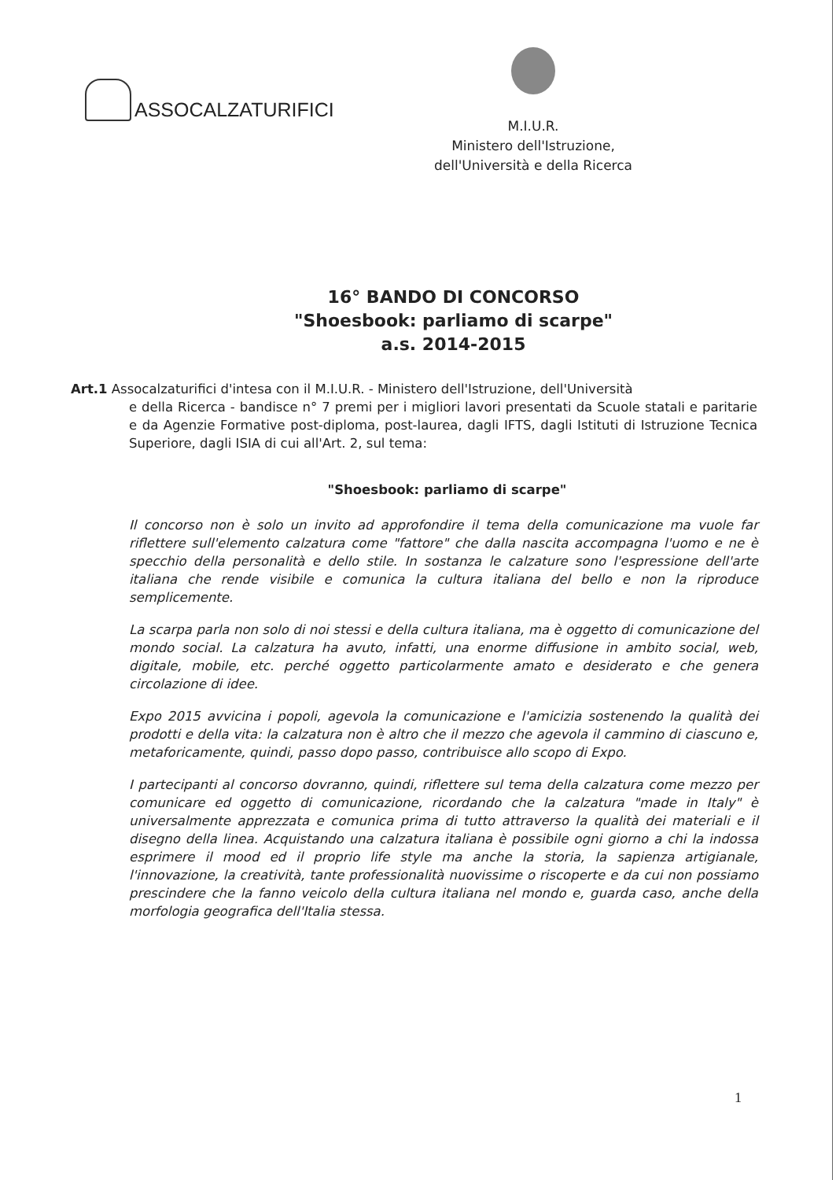ASSOCALZATURIFICI
M.I.U.R.
Ministero dell'Istruzione,
dell'Università e della Ricerca
16° BANDO DI CONCORSO
"Shoesbook: parliamo di scarpe"
a.s. 2014-2015
Art.1 Assocalzaturifici d'intesa con il M.I.U.R. - Ministero dell'Istruzione, dell'Università
e della Ricerca - bandisce n° 7 premi per i migliori lavori presentati da Scuole statali e paritarie e da Agenzie Formative post-diploma, post-laurea, dagli IFTS, dagli Istituti di Istruzione Tecnica Superiore, dagli ISIA di cui all'Art. 2, sul tema:
"Shoesbook: parliamo di scarpe"
Il concorso non è solo un invito ad approfondire il tema della comunicazione ma vuole far riflettere sull'elemento calzatura come "fattore" che dalla nascita accompagna l'uomo e ne è specchio della personalità e dello stile. In sostanza le calzature sono l'espressione dell'arte italiana che rende visibile e comunica la cultura italiana del bello e non la riproduce semplicemente.
La scarpa parla non solo di noi stessi e della cultura italiana, ma è oggetto di comunicazione del mondo social. La calzatura ha avuto, infatti, una enorme diffusione in ambito social, web, digitale, mobile, etc. perché oggetto particolarmente amato e desiderato e che genera circolazione di idee.
Expo 2015 avvicina i popoli, agevola la comunicazione e l'amicizia sostenendo la qualità dei prodotti e della vita: la calzatura non è altro che il mezzo che agevola il cammino di ciascuno e, metaforicamente, quindi, passo dopo passo, contribuisce allo scopo di Expo.
I partecipanti al concorso dovranno, quindi, riflettere sul tema della calzatura come mezzo per comunicare ed oggetto di comunicazione, ricordando che la calzatura "made in Italy" è universalmente apprezzata e comunica prima di tutto attraverso la qualità dei materiali e il disegno della linea. Acquistando una calzatura italiana è possibile ogni giorno a chi la indossa esprimere il mood ed il proprio life style ma anche la storia, la sapienza artigianale, l'innovazione, la creatività, tante professionalità nuovissime o riscoperte e da cui non possiamo prescindere che la fanno veicolo della cultura italiana nel mondo e, guarda caso, anche della morfologia geografica dell'Italia stessa.
1